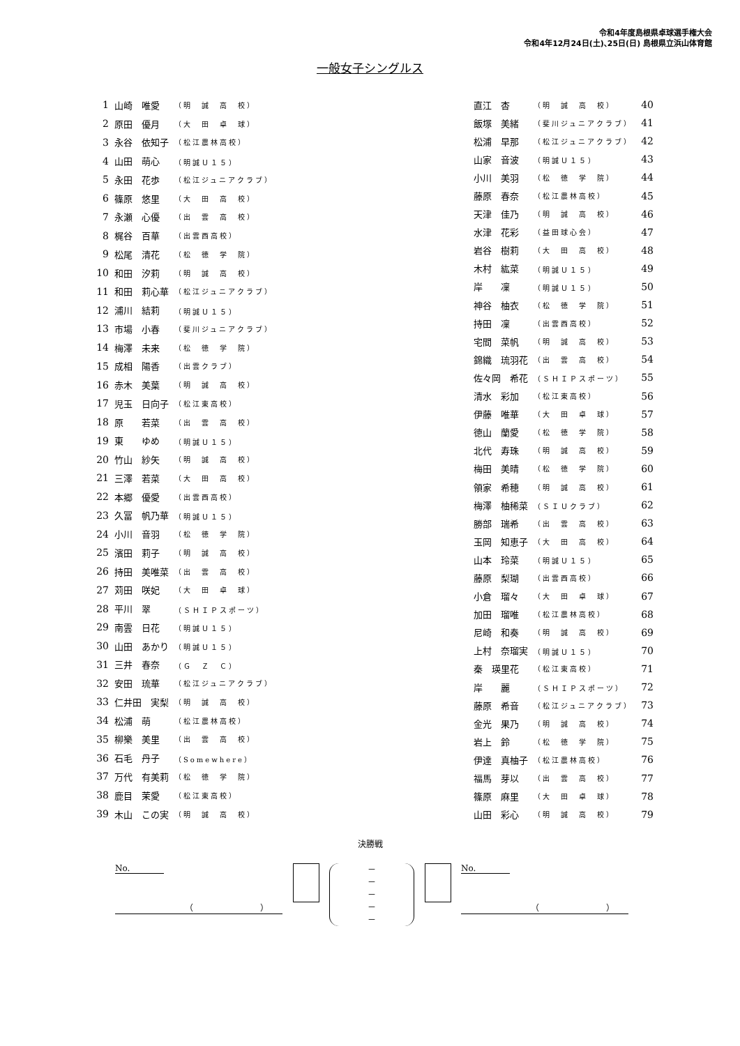令和4年度島根県卓球選手権大会
令和4年12月24日(土)､25日(日) 島根県立浜山体育館
一般女子シングルス
| 1 | 山崎 唯愛 | （明 誠 高 校） |
| 2 | 原田 優月 | （大 田 卓 球） |
| 3 | 永谷 依知子 | （松江農林高校） |
| 4 | 山田 萌心 | （明誠Ｕ１５） |
| 5 | 永田 花歩 | （松江ジュニアクラブ） |
| 6 | 篠原 悠里 | （大 田 高 校） |
| 7 | 永瀬 心優 | （出 雲 高 校） |
| 8 | 梶谷 百華 | （出雲西高校） |
| 9 | 松尾 清花 | （松 徳 学 院） |
| 10 | 和田 汐莉 | （明 誠 高 校） |
| 11 | 和田 莉心華 | （松江ジュニアクラブ） |
| 12 | 浦川 結莉 | （明誠Ｕ１５） |
| 13 | 市場 小春 | （斐川ジュニアクラブ） |
| 14 | 梅澤 未来 | （松 徳 学 院） |
| 15 | 成相 陽香 | （出雲クラブ） |
| 16 | 赤木 美葉 | （明 誠 高 校） |
| 17 | 児玉 日向子 | （松江東高校） |
| 18 | 原 若菜 | （出 雲 高 校） |
| 19 | 東 ゆめ | （明誠Ｕ１５） |
| 20 | 竹山 紗矢 | （明 誠 高 校） |
| 21 | 三澤 若菜 | （大 田 高 校） |
| 22 | 本郷 優愛 | （出雲西高校） |
| 23 | 久冨 帆乃華 | （明誠Ｕ１５） |
| 24 | 小川 音羽 | （松 徳 学 院） |
| 25 | 濱田 莉子 | （明 誠 高 校） |
| 26 | 持田 美唯菜 | （出 雲 高 校） |
| 27 | 苅田 咲妃 | （大 田 卓 球） |
| 28 | 平川 翠 | （ＳＨＩＰスポーツ） |
| 29 | 南雲 日花 | （明誠Ｕ１５） |
| 30 | 山田 あかり | （明誠Ｕ１５） |
| 31 | 三井 春奈 | （Ｇ Ｚ Ｃ） |
| 32 | 安田 琉華 | （松江ジュニアクラブ） |
| 33 | 仁井田 実梨 | （明 誠 高 校） |
| 34 | 松浦 萌 | （松江農林高校） |
| 35 | 柳樂 美里 | （出 雲 高 校） |
| 36 | 石毛 丹子 | （Somewhere） |
| 37 | 万代 有美莉 | （松 徳 学 院） |
| 38 | 鹿目 茉愛 | （松江東高校） |
| 39 | 木山 この実 | （明 誠 高 校） |
| 直江 杏 | （明 誠 高 校） | 40 |
| 飯塚 美緒 | （斐川ジュニアクラブ） | 41 |
| 松浦 早那 | （松江ジュニアクラブ） | 42 |
| 山家 音波 | （明誠Ｕ１５） | 43 |
| 小川 美羽 | （松 徳 学 院） | 44 |
| 藤原 春奈 | （松江農林高校） | 45 |
| 天津 佳乃 | （明 誠 高 校） | 46 |
| 水津 花彩 | （益田球心会） | 47 |
| 岩谷 樹莉 | （大 田 高 校） | 48 |
| 木村 紘菜 | （明誠Ｕ１５） | 49 |
| 岸 凜 | （明誠Ｕ１５） | 50 |
| 神谷 柚衣 | （松 徳 学 院） | 51 |
| 持田 凜 | （出雲西高校） | 52 |
| 宅間 菜帆 | （明 誠 高 校） | 53 |
| 錦織 琉羽花 | （出 雲 高 校） | 54 |
| 佐々岡 希花 | （ＳＨＩＰスポーツ） | 55 |
| 清水 彩加 | （松江東高校） | 56 |
| 伊藤 唯華 | （大 田 卓 球） | 57 |
| 徳山 蘭愛 | （松 徳 学 院） | 58 |
| 北代 寿珠 | （明 誠 高 校） | 59 |
| 梅田 美晴 | （松 徳 学 院） | 60 |
| 領家 希穂 | （明 誠 高 校） | 61 |
| 梅澤 柚稀菜 | （ＳＩＵクラブ） | 62 |
| 勝部 瑞希 | （出 雲 高 校） | 63 |
| 玉岡 知恵子 | （大 田 高 校） | 64 |
| 山本 玲菜 | （明誠Ｕ１５） | 65 |
| 藤原 梨瑚 | （出雲西高校） | 66 |
| 小倉 瑠々 | （大 田 卓 球） | 67 |
| 加田 瑠唯 | （松江農林高校） | 68 |
| 尼崎 和奏 | （明 誠 高 校） | 69 |
| 上村 奈瑠実 | （明誠Ｕ１５） | 70 |
| 秦 瑛里花 | （松江東高校） | 71 |
| 岸 麗 | （ＳＨＩＰスポーツ） | 72 |
| 藤原 希音 | （松江ジュニアクラブ） | 73 |
| 金光 果乃 | （明 誠 高 校） | 74 |
| 岩上 鈴 | （松 徳 学 院） | 75 |
| 伊達 真柚子 | （松江農林高校） | 76 |
| 福馬 芽以 | （出 雲 高 校） | 77 |
| 篠原 麻里 | （大 田 卓 球） | 78 |
| 山田 彩心 | （明 誠 高 校） | 79 |
決勝戦
No.
（　　　　　　　　）
－
－
－
－
－
No.
（　　　　　　　　）